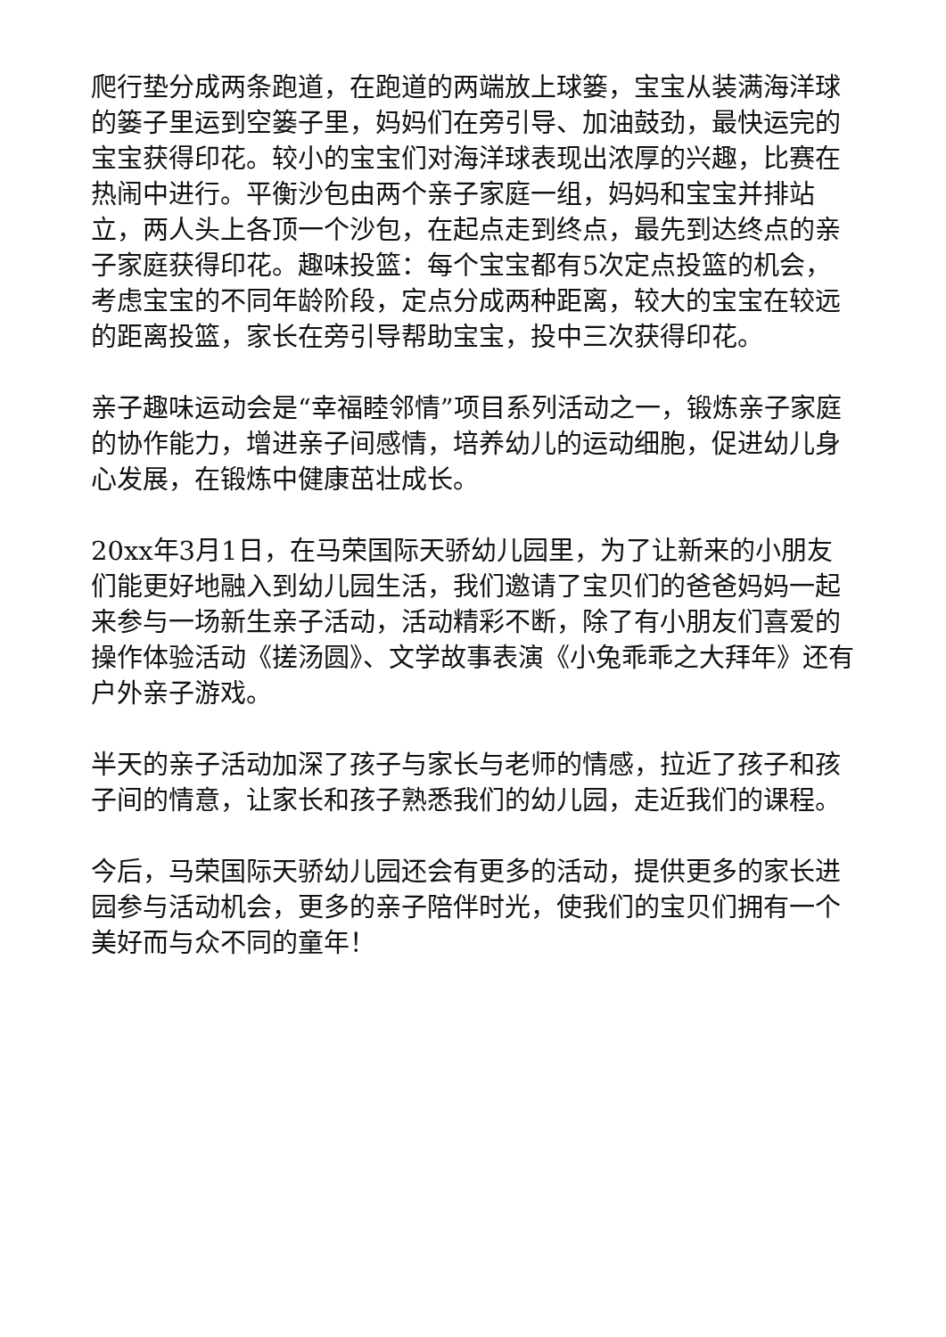爬行垫分成两条跑道，在跑道的两端放上球篓，宝宝从装满海洋球的篓子里运到空篓子里，妈妈们在旁引导、加油鼓劲，最快运完的宝宝获得印花。较小的宝宝们对海洋球表现出浓厚的兴趣，比赛在热闹中进行。平衡沙包由两个亲子家庭一组，妈妈和宝宝并排站立，两人头上各顶一个沙包，在起点走到终点，最先到达终点的亲子家庭获得印花。趣味投篮：每个宝宝都有5次定点投篮的机会，考虑宝宝的不同年龄阶段，定点分成两种距离，较大的宝宝在较远的距离投篮，家长在旁引导帮助宝宝，投中三次获得印花。
亲子趣味运动会是“幸福睦邻情”项目系列活动之一，锻炼亲子家庭的协作能力，增进亲子间感情，培养幼儿的运动细胞，促进幼儿身心发展，在锻炼中健康茁壮成长。
20xx年3月1日，在马荣国际天骄幼儿园里，为了让新来的小朋友们能更好地融入到幼儿园生活，我们邀请了宝贝们的爸爸妈妈一起来参与一场新生亲子活动，活动精彩不断，除了有小朋友们喜爱的操作体验活动《搓汤圆》、文学故事表演《小兔乖乖之大拜年》还有户外亲子游戏。
半天的亲子活动加深了孩子与家长与老师的情感，拉近了孩子和孩子间的情意，让家长和孩子熟悉我们的幼儿园，走近我们的课程。
今后，马荣国际天骄幼儿园还会有更多的活动，提供更多的家长进园参与活动机会，更多的亲子陪伴时光，使我们的宝贝们拥有一个美好而与众不同的童年！